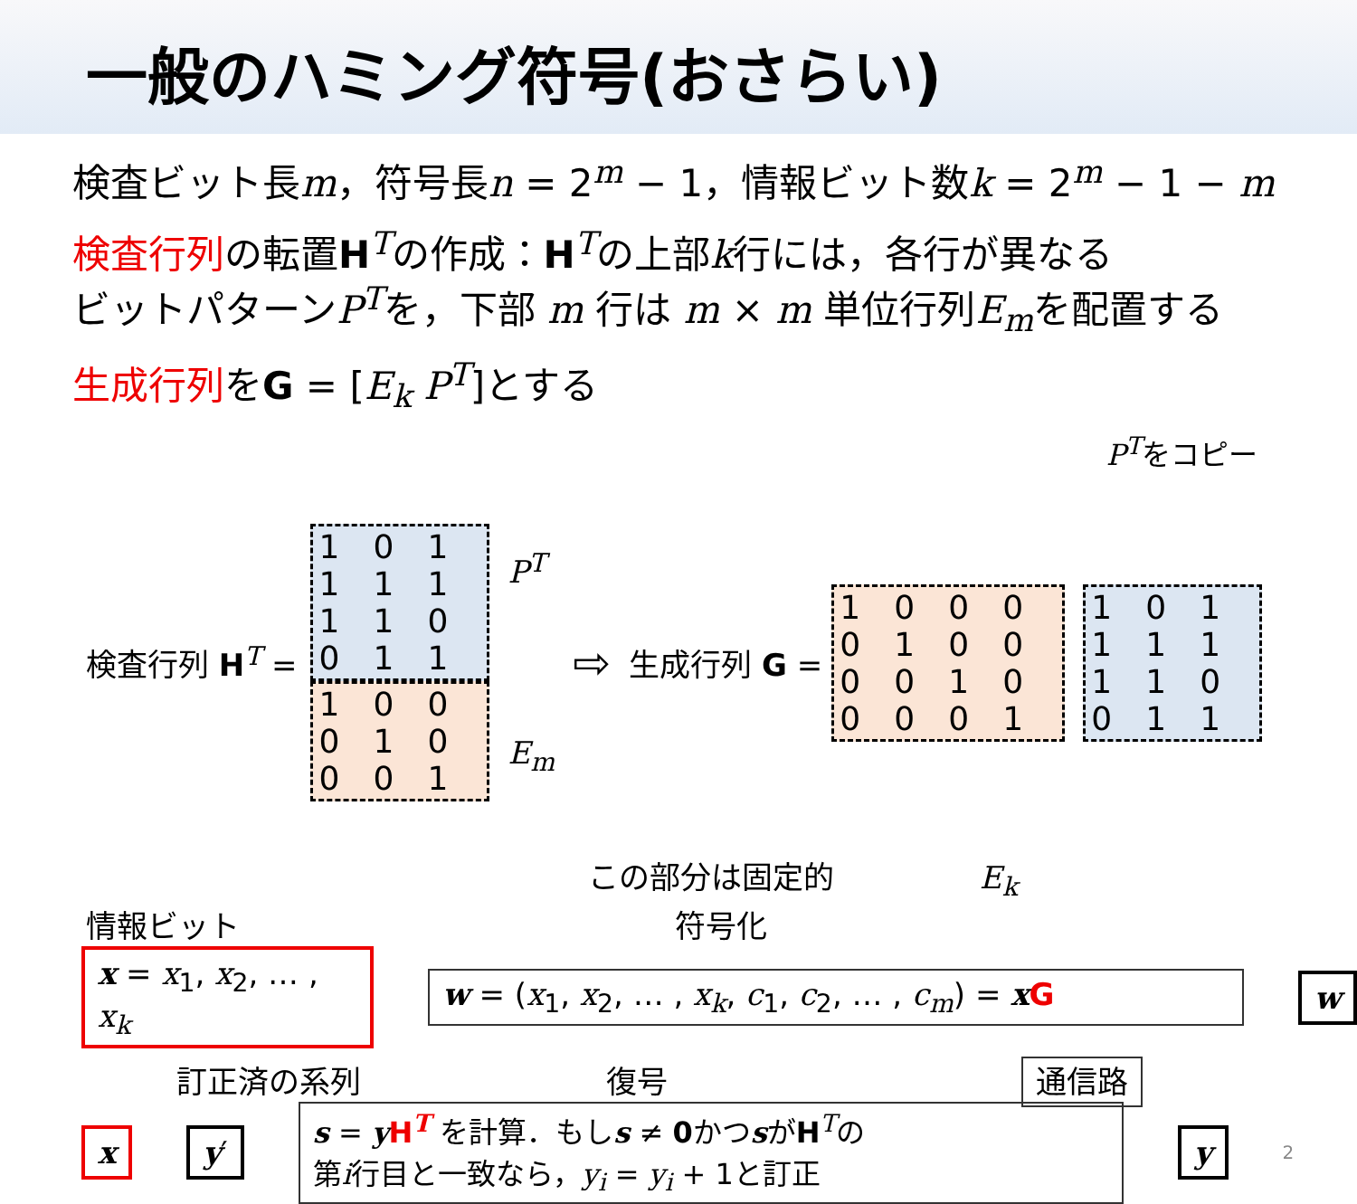一般のハミング符号(おさらい)
検査ビット長m，符号長n = 2<sup>m</sup> − 1，情報ビット数k = 2<sup>m</sup> − 1 − m
検査行列の転置H<sup>T</sup>の作成：H<sup>T</sup>の上部k行には，各行が異なる
ビットパターンP<sup>T</sup>を，下部 m 行は m × m 単位行列E<sub>m</sub>を配置する
生成行列をG = [E<sub>k</sub> P<sup>T</sup>]とする
P<sup>T</sup>をコピー
検査行列 H<sup>T</sup> =
101111110011
100010001
P<sup>T</sup>
E<sub>m</sub>
⇨
生成行列 G = 1000010000100001 101111110011
この部分は固定的 E<sub>k</sub>
情報ビット 符号化
x = x<sub>1</sub>, x<sub>2</sub>, … , x<sub>k</sub> w = (x<sub>1</sub>, x<sub>2</sub>, … , x<sub>k</sub>, c<sub>1</sub>, c<sub>2</sub>, … , c<sub>m</sub>) = xG w
訂正済の系列 復号 通信路
x y′
s = yH<sup>T</sup> を計算．もしs ≠ 0かつsがH<sup>T</sup>の
第i行目と一致なら，y<sub>i</sub> = y<sub>i</sub> + 1と訂正
y
2